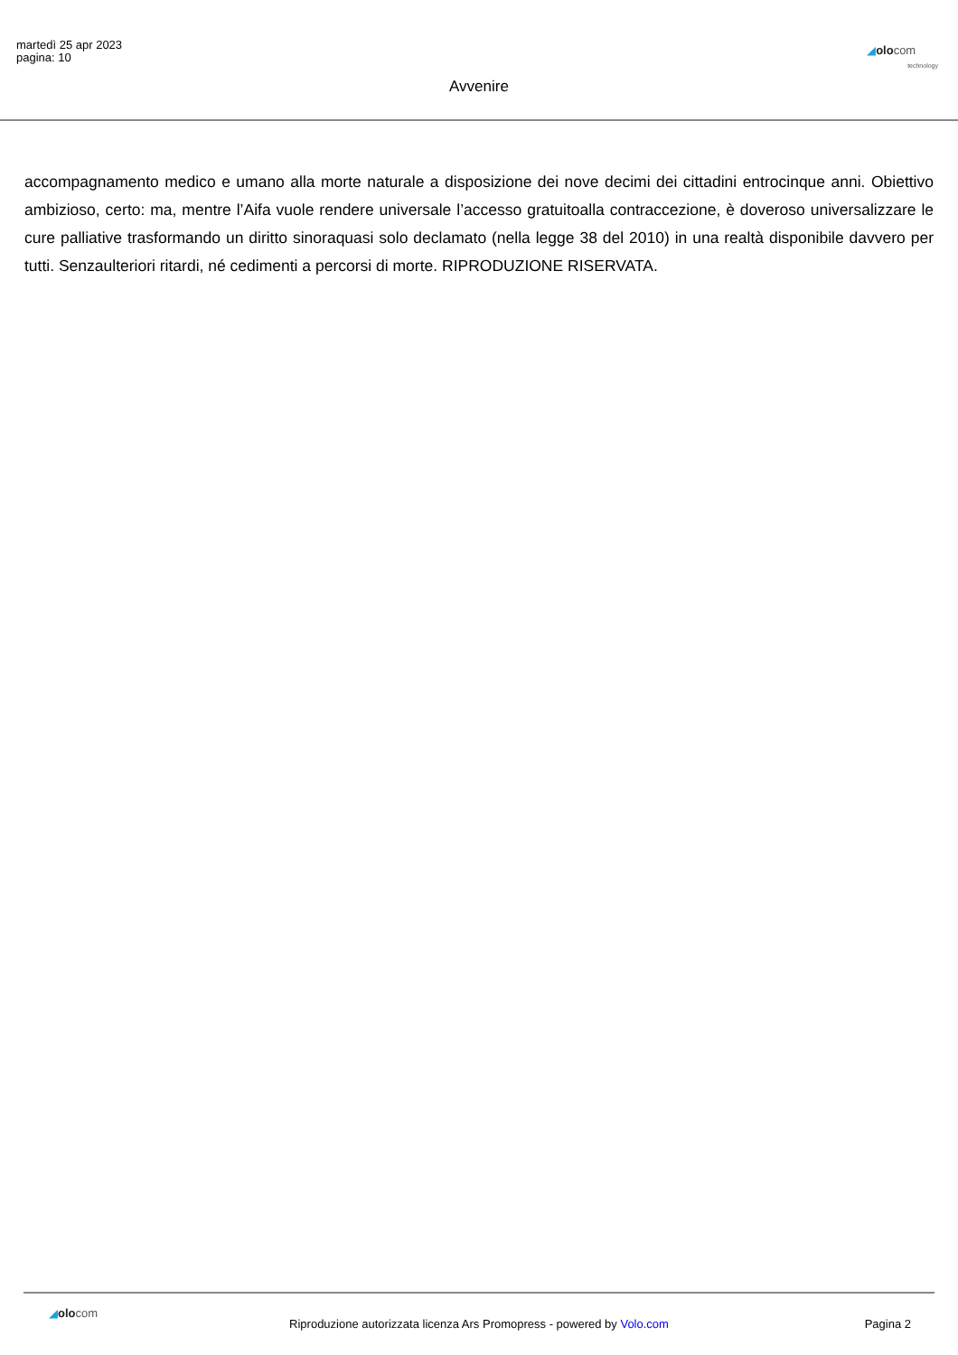martedì 25 apr 2023
pagina: 10
◢olocom
technology
Avvenire
accompagnamento medico e umano alla morte naturale a disposizione dei nove decimi dei cittadini entrocinque anni. Obiettivo ambizioso, certo: ma, mentre l’Aifa vuole rendere universale l’accesso gratuitoalla contraccezione, è doveroso universalizzare le cure palliative trasformando un diritto sinoraquasi solo declamato (nella legge 38 del 2010) in una realtà disponibile davvero per tutti. Senzaulteriori ritardi, né cedimenti a percorsi di morte. RIPRODUZIONE RISERVATA.
◢olocom
Riproduzione autorizzata licenza Ars Promopress - powered by Volo.com
Pagina 2